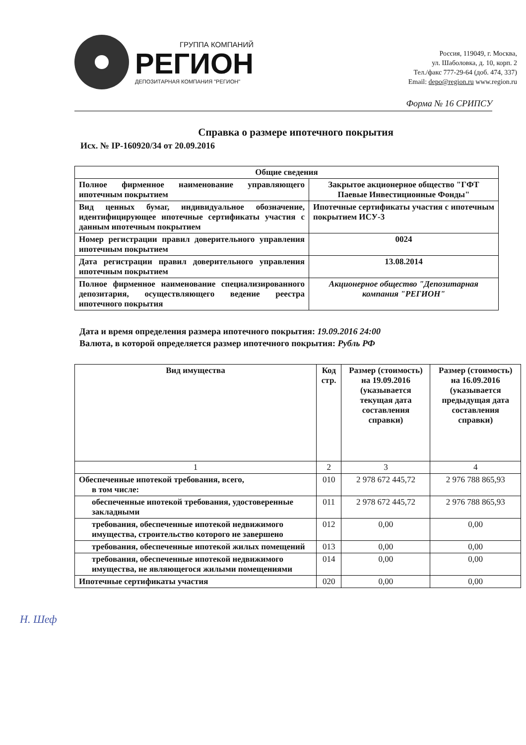ГРУППА КОМПАНИЙ
РЕГИОН
ДЕПОЗИТАРНАЯ КОМПАНИЯ "РЕГИОН"
Россия, 119049, г. Москва,
ул. Шаболовка, д. 10, корп. 2
Тел./факс 777-29-64 (доб. 474, 337)
Email: depo@region.ru www.region.ru
Форма № 16 СРИПСУ
Справка о размере ипотечного покрытия
Исх. № IP-160920/34 от 20.09.2016
| Общие сведения | |
| --- | --- |
| Полное фирменное наименование управляющего ипотечным покрытием | Закрытое акционерное общество "ГФТ Паевые Инвестиционные Фонды" |
| Вид ценных бумаг, индивидуальное обозначение, идентифицирующее ипотечные сертификаты участия с данным ипотечным покрытием | Ипотечные сертификаты участия с ипотечным покрытием ИСУ-3 |
| Номер регистрации правил доверительного управления ипотечным покрытием | 0024 |
| Дата регистрации правил доверительного управления ипотечным покрытием | 13.08.2014 |
| Полное фирменное наименование специализированного депозитария, осуществляющего ведение реестра ипотечного покрытия | Акционерное общество "Депозитарная компания "РЕГИОН" |
Дата и время определения размера ипотечного покрытия: 19.09.2016 24:00
Валюта, в которой определяется размер ипотечного покрытия: Рубль РФ
| Вид имущества | Код стр. | Размер (стоимость) на 19.09.2016 (указывается текущая дата составления справки) | Размер (стоимость) на 16.09.2016 (указывается предыдущая дата составления справки) |
| --- | --- | --- | --- |
| 1 | 2 | 3 | 4 |
| Обеспеченные ипотекой требования, всего, в том числе: | 010 | 2 978 672 445,72 | 2 976 788 865,93 |
| обеспеченные ипотекой требования, удостоверенные закладными | 011 | 2 978 672 445,72 | 2 976 788 865,93 |
| требования, обеспеченные ипотекой недвижимого имущества, строительство которого не завершено | 012 | 0,00 | 0,00 |
| требования, обеспеченные ипотекой жилых помещений | 013 | 0,00 | 0,00 |
| требования, обеспеченные ипотекой недвижимого имущества, не являющегося жилыми помещениями | 014 | 0,00 | 0,00 |
| Ипотечные сертификаты участия | 020 | 0,00 | 0,00 |
Н. Шеф